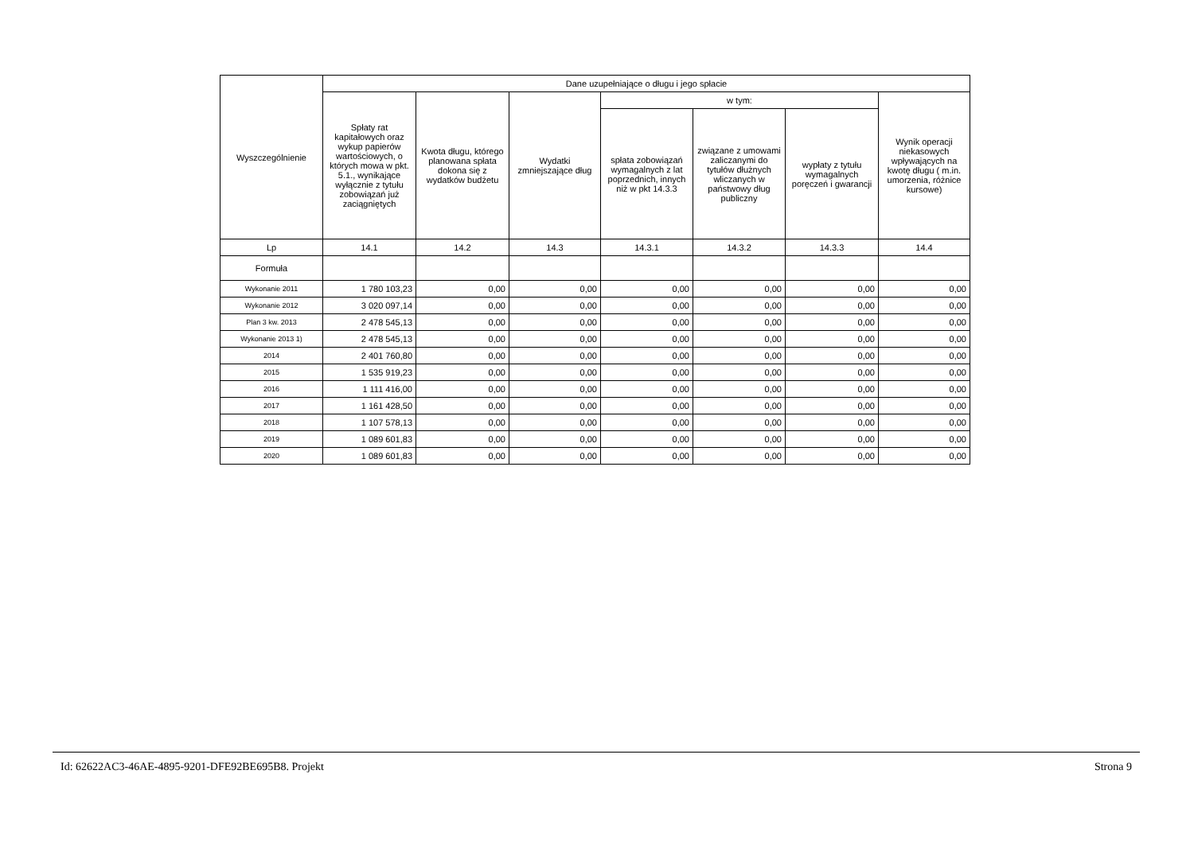| Wyszczególnienie | Dane uzupełniające o długu i jego spłacie | | | | | | |
| --- | --- | --- | --- | --- | --- | --- | --- |
| | Spłaty rat kapitałowych oraz wykup papierów wartościowych, o których mowa w pkt. 5.1., wynikające wyłącznie z tytułu zobowiązań już zaciągniętych | Kwota długu, którego planowana spłata dokona się z wydatków budżetu | Wydatki zmniejszające dług | w tym: | | | Wynik operacji niekasowych wpływających na kwotę długu ( m.in. umorzenia, różnice kursowe) |
| | | | | spłata zobowiązań wymagalnych z lat poprzednich, innych niż w pkt 14.3.3 | związane z umowami zaliczanymi do tytułów dłużnych wliczanych w państwowy dług publiczny | wypłaty z tytułu wymagalnych poręczeń i gwarancji | |
| Lp | 14.1 | 14.2 | 14.3 | 14.3.1 | 14.3.2 | 14.3.3 | 14.4 |
| Formuła | | | | | | | |
| Wykonanie 2011 | 1 780 103,23 | 0,00 | 0,00 | 0,00 | 0,00 | 0,00 | 0,00 |
| Wykonanie 2012 | 3 020 097,14 | 0,00 | 0,00 | 0,00 | 0,00 | 0,00 | 0,00 |
| Plan 3 kw. 2013 | 2 478 545,13 | 0,00 | 0,00 | 0,00 | 0,00 | 0,00 | 0,00 |
| Wykonanie 2013 1) | 2 478 545,13 | 0,00 | 0,00 | 0,00 | 0,00 | 0,00 | 0,00 |
| 2014 | 2 401 760,80 | 0,00 | 0,00 | 0,00 | 0,00 | 0,00 | 0,00 |
| 2015 | 1 535 919,23 | 0,00 | 0,00 | 0,00 | 0,00 | 0,00 | 0,00 |
| 2016 | 1 111 416,00 | 0,00 | 0,00 | 0,00 | 0,00 | 0,00 | 0,00 |
| 2017 | 1 161 428,50 | 0,00 | 0,00 | 0,00 | 0,00 | 0,00 | 0,00 |
| 2018 | 1 107 578,13 | 0,00 | 0,00 | 0,00 | 0,00 | 0,00 | 0,00 |
| 2019 | 1 089 601,83 | 0,00 | 0,00 | 0,00 | 0,00 | 0,00 | 0,00 |
| 2020 | 1 089 601,83 | 0,00 | 0,00 | 0,00 | 0,00 | 0,00 | 0,00 |
Id: 62622AC3-46AE-4895-9201-DFE92BE695B8. Projekt Strona 9